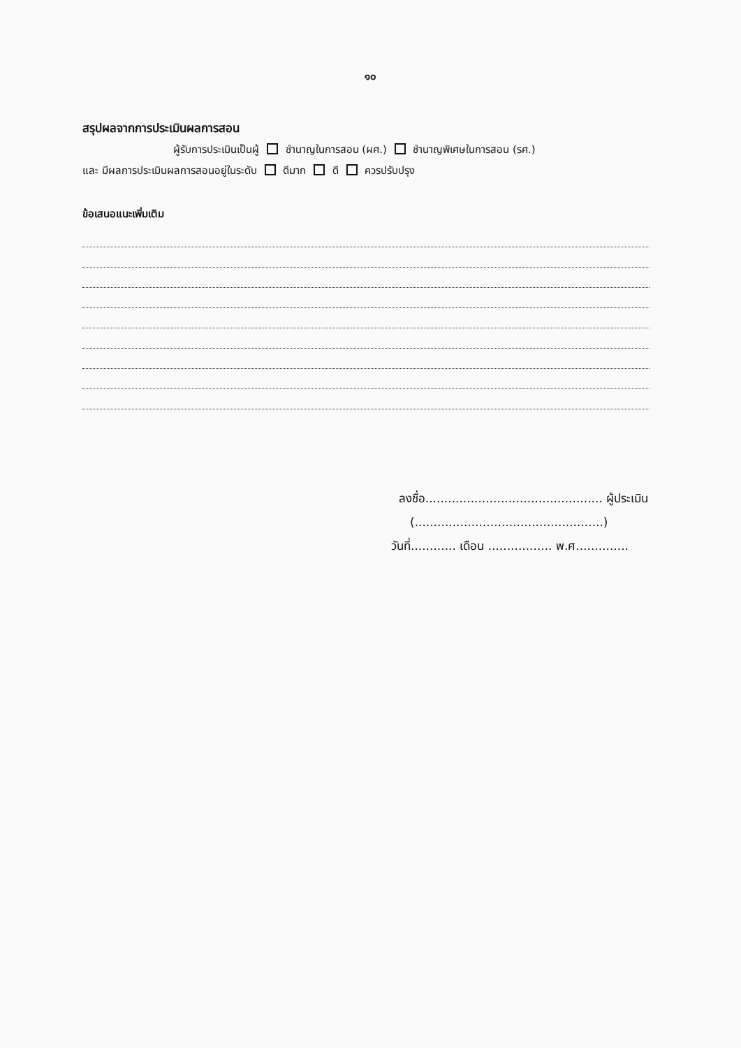๑๐
สรุปผลจากการประเมินผลการสอน
ผู้รับการประเมินเป็นผู้ ชำนาญในการสอน (ผศ.) ชำนาญพิเศษในการสอน (รศ.)
และ มีผลการประเมินผลการสอนอยู่ในระดับ ดีมาก ดี ควรปรับปรุง
ข้อเสนอแนะเพิ่มเติม
ลงชื่อ............................................... ผู้ประเมิน
(..................................................)
วันที่............ เดือน ................. พ.ศ..............